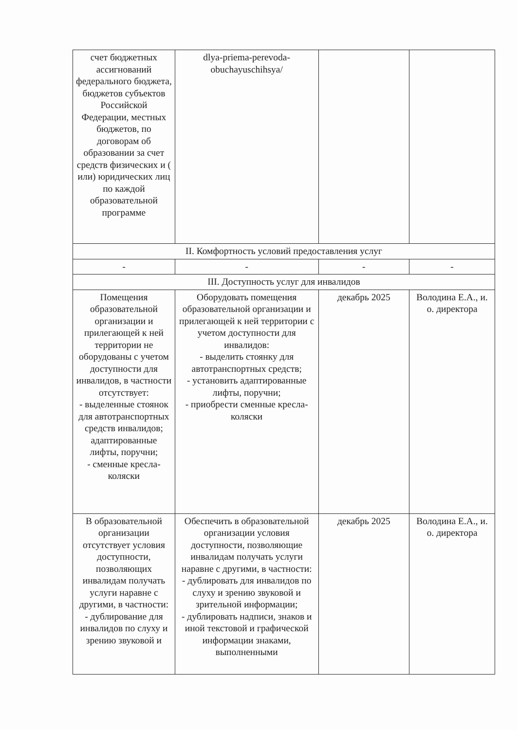| счет бюджетных ассигнований федерального бюджета, бюджетов субъектов Российской Федерации, местных бюджетов, по договорам об образовании за счет средств физических и ( или) юридических лиц по каждой образовательной программе | dlya-priema-perevoda-obuchayuschihsya/ | | |
| II. Комфортность условий предоставления услуг | | | |
| - | - | - | - |
| III. Доступность услуг для инвалидов | | | |
| Помещения образовательной организации и прилегающей к ней территории не оборудованы с учетом доступности для инвалидов, в частности отсутствует: - выделенные стоянок для автотранспортных средств инвалидов; адаптированные лифты, поручни; - сменные кресла-коляски | Оборудовать помещения образовательной организации и прилегающей к ней территории с учетом доступности для инвалидов: - выделить стоянку для автотранспортных средств; - установить адаптированные лифты, поручни; - приобрести сменные кресла-коляски | декабрь 2025 | Володина Е.А., и. о. директора |
| В образовательной организации отсутствует условия доступности, позволяющих инвалидам получать услуги наравне с другими, в частности: - дублирование для инвалидов по слуху и зрению звуковой и | Обеспечить в образовательной организации условия доступности, позволяющие инвалидам получать услуги наравне с другими, в частности: - дублировать для инвалидов по слуху и зрению звуковой и зрительной информации; - дублировать надписи, знаков и иной текстовой и графической информации знаками, выполненными | декабрь 2025 | Володина Е.А., и. о. директора |